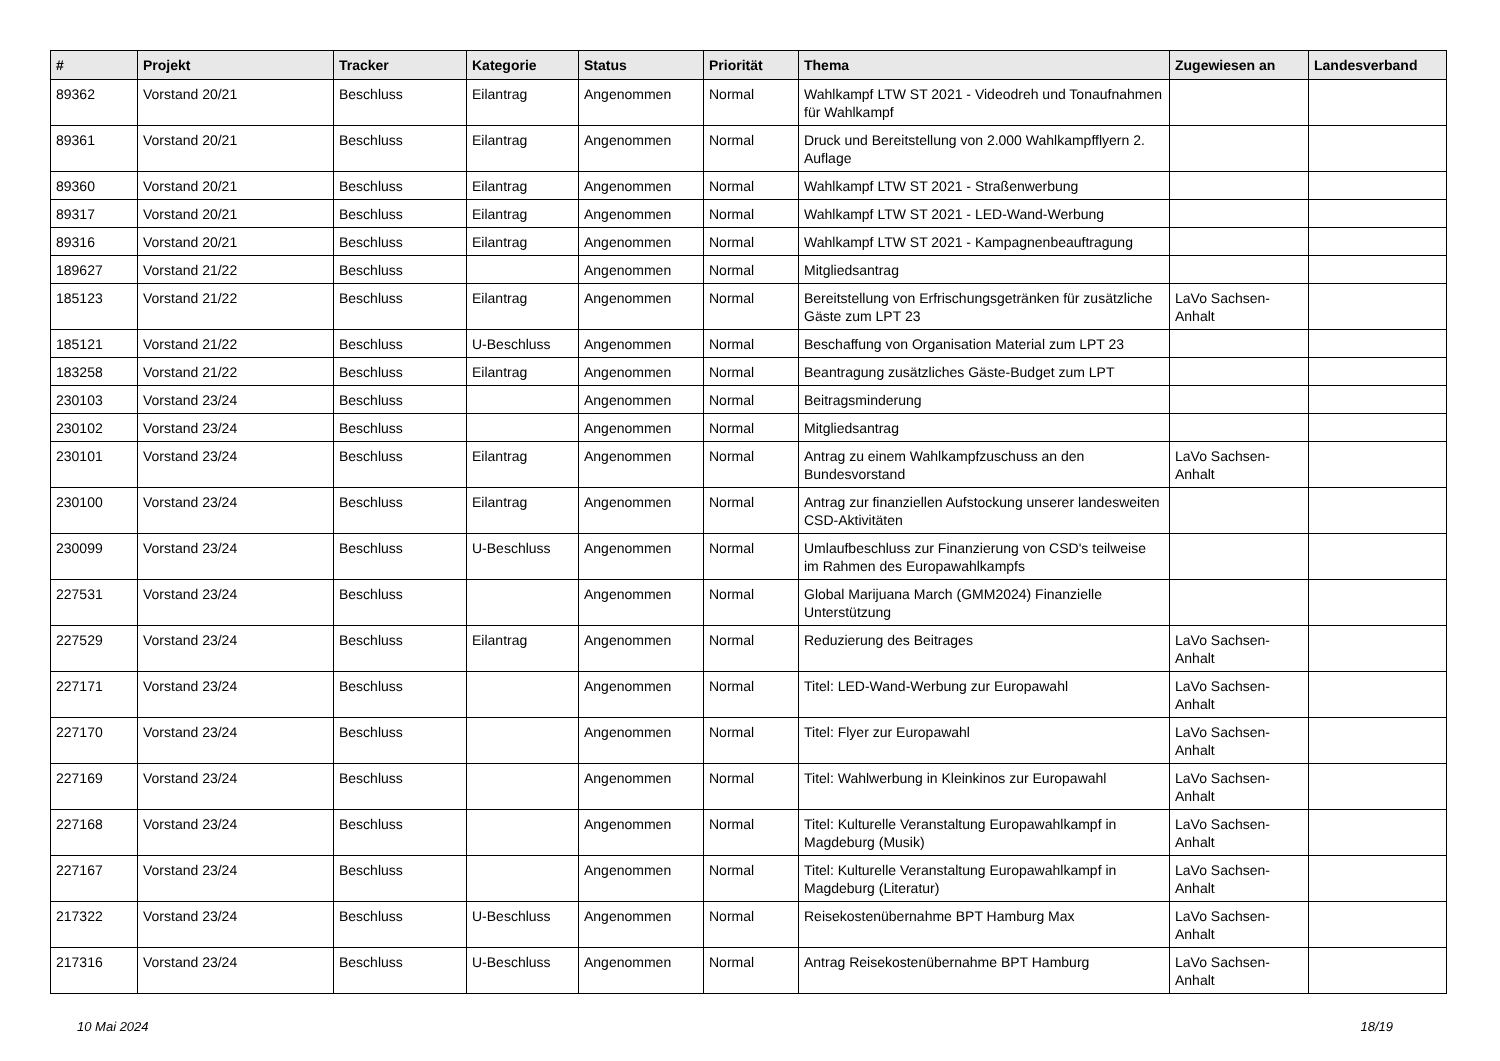| # | Projekt | Tracker | Kategorie | Status | Priorität | Thema | Zugewiesen an | Landesverband |
| --- | --- | --- | --- | --- | --- | --- | --- | --- |
| 89362 | Vorstand 20/21 | Beschluss | Eilantrag | Angenommen | Normal | Wahlkampf LTW ST 2021 - Videodreh und Tonaufnahmen für Wahlkampf | | |
| 89361 | Vorstand 20/21 | Beschluss | Eilantrag | Angenommen | Normal | Druck und Bereitstellung von 2.000 Wahlkampfflyern 2. Auflage | | |
| 89360 | Vorstand 20/21 | Beschluss | Eilantrag | Angenommen | Normal | Wahlkampf LTW ST 2021 - Straßenwerbung | | |
| 89317 | Vorstand 20/21 | Beschluss | Eilantrag | Angenommen | Normal | Wahlkampf LTW ST 2021 - LED-Wand-Werbung | | |
| 89316 | Vorstand 20/21 | Beschluss | Eilantrag | Angenommen | Normal | Wahlkampf LTW ST 2021 - Kampagnenbeauftragung | | |
| 189627 | Vorstand 21/22 | Beschluss | | Angenommen | Normal | Mitgliedsantrag | | |
| 185123 | Vorstand 21/22 | Beschluss | Eilantrag | Angenommen | Normal | Bereitstellung von Erfrischungsgetränken für zusätzliche Gäste zum LPT 23 | LaVo Sachsen-Anhalt | |
| 185121 | Vorstand 21/22 | Beschluss | U-Beschluss | Angenommen | Normal | Beschaffung von Organisation Material zum LPT 23 | | |
| 183258 | Vorstand 21/22 | Beschluss | Eilantrag | Angenommen | Normal | Beantragung zusätzliches Gäste-Budget zum LPT | | |
| 230103 | Vorstand 23/24 | Beschluss | | Angenommen | Normal | Beitragsminderung | | |
| 230102 | Vorstand 23/24 | Beschluss | | Angenommen | Normal | Mitgliedsantrag | | |
| 230101 | Vorstand 23/24 | Beschluss | Eilantrag | Angenommen | Normal | Antrag zu einem Wahlkampfzuschuss an den Bundesvorstand | LaVo Sachsen-Anhalt | |
| 230100 | Vorstand 23/24 | Beschluss | Eilantrag | Angenommen | Normal | Antrag zur finanziellen Aufstockung unserer landesweiten CSD-Aktivitäten | | |
| 230099 | Vorstand 23/24 | Beschluss | U-Beschluss | Angenommen | Normal | Umlaufbeschluss zur Finanzierung von CSD's teilweise im Rahmen des Europawahlkampfs | | |
| 227531 | Vorstand 23/24 | Beschluss | | Angenommen | Normal | Global Marijuana March (GMM2024) Finanzielle Unterstützung | | |
| 227529 | Vorstand 23/24 | Beschluss | Eilantrag | Angenommen | Normal | Reduzierung des Beitrages | LaVo Sachsen-Anhalt | |
| 227171 | Vorstand 23/24 | Beschluss | | Angenommen | Normal | Titel: LED-Wand-Werbung zur Europawahl | LaVo Sachsen-Anhalt | |
| 227170 | Vorstand 23/24 | Beschluss | | Angenommen | Normal | Titel: Flyer zur Europawahl | LaVo Sachsen-Anhalt | |
| 227169 | Vorstand 23/24 | Beschluss | | Angenommen | Normal | Titel: Wahlwerbung in Kleinkinos zur Europawahl | LaVo Sachsen-Anhalt | |
| 227168 | Vorstand 23/24 | Beschluss | | Angenommen | Normal | Titel: Kulturelle Veranstaltung Europawahlkampf in Magdeburg (Musik) | LaVo Sachsen-Anhalt | |
| 227167 | Vorstand 23/24 | Beschluss | | Angenommen | Normal | Titel: Kulturelle Veranstaltung Europawahlkampf in Magdeburg (Literatur) | LaVo Sachsen-Anhalt | |
| 217322 | Vorstand 23/24 | Beschluss | U-Beschluss | Angenommen | Normal | Reisekostenübernahme BPT Hamburg Max | LaVo Sachsen-Anhalt | |
| 217316 | Vorstand 23/24 | Beschluss | U-Beschluss | Angenommen | Normal | Antrag Reisekostenübernahme BPT Hamburg | LaVo Sachsen-Anhalt | |
10 Mai 2024 18/19